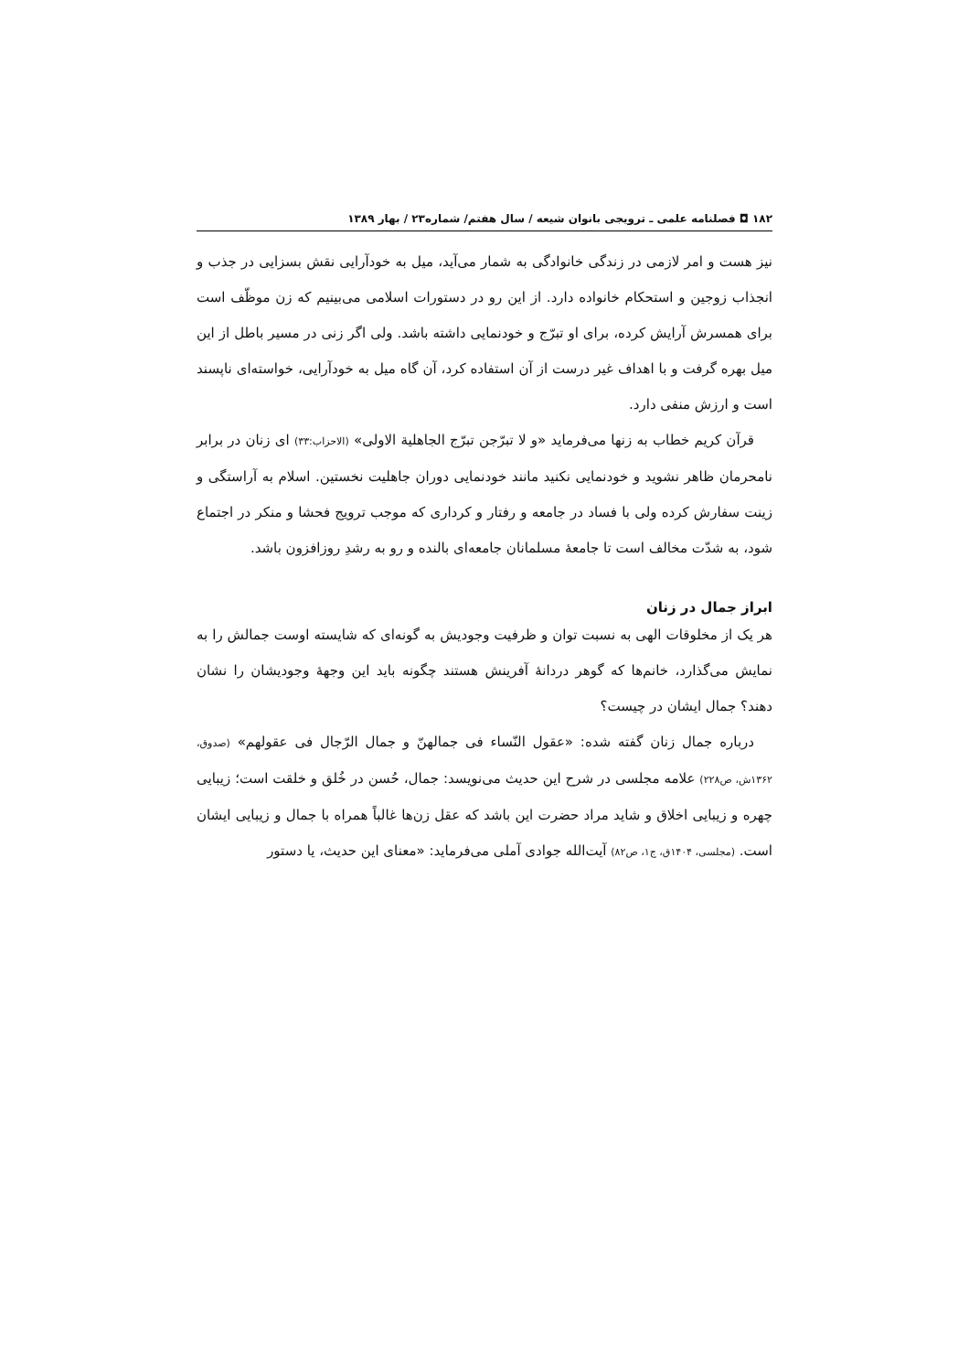۱۸۲ ◘ فصلنامه علمی ـ ترویجی بانوان شیعه / سال هفتم/ شماره۲۳ / بهار ۱۳۸۹
نیز هست و امر لازمی در زندگی خانوادگی به شمار می‌آید، میل به خودآرایی نقش بسزایی در جذب و انجذاب زوجین و استحکام خانواده دارد. از این رو در دستورات اسلامی می‌بینیم که زن موظّف است برای همسرش آرایش کرده، برای او تبرّج و خودنمایی داشته باشد. ولی اگر زنی در مسیر باطل از این میل بهره گرفت و با اهداف غیر درست از آن استفاده کرد، آن گاه میل به خودآرایی، خواسته‌ای ناپسند است و ارزش منفی دارد.
قرآن کریم خطاب به زنها می‌فرماید «و لا تبرّجن تبرّج الجاهلیة الاولی» (الاحزاب:۳۳) ای زنان در برابر نامحرمان ظاهر نشوید و خودنمایی نکنید مانند خودنمایی دوران جاهلیت نخستین. اسلام به آراستگی و زینت سفارش کرده ولی با فساد در جامعه و رفتار و کرداری که موجب ترویج فحشا و منکر در اجتماع شود، به شدّت مخالف است تا جامعهٔ مسلمانان جامعه‌ای بالنده و رو به رشدِ روزافزون باشد.
ابراز جمال در زنان
هر یک از مخلوقات الهی به نسبت توان و ظرفیت وجودیش به گونه‌ای که شایسته اوست جمالش را به نمایش می‌گذارد، خانم‌ها که گوهر دردانهٔ آفرینش هستند چگونه باید این وجههٔ وجودیشان را نشان دهند؟ جمال ایشان در چیست؟
درباره جمال زنان گفته شده: «عقول النّساء فی جمالهنّ و جمال الرّجال فی عقولهم» (صدوق، ۱۳۶۲ش، ص۲۲۸) علامه مجلسی در شرح این حدیث می‌نویسد: جمال، حُسن در خُلق و خلقت است؛ زیبایی چهره و زیبایی اخلاق و شاید مراد حضرت این باشد که عقل زن‌ها غالباً همراه با جمال و زیبایی ایشان است. (مجلسی، ۱۴۰۴ق، ج۱، ص۸۲) آیت‌الله جوادی آملی می‌فرماید: «معنای این حدیث، یا دستور